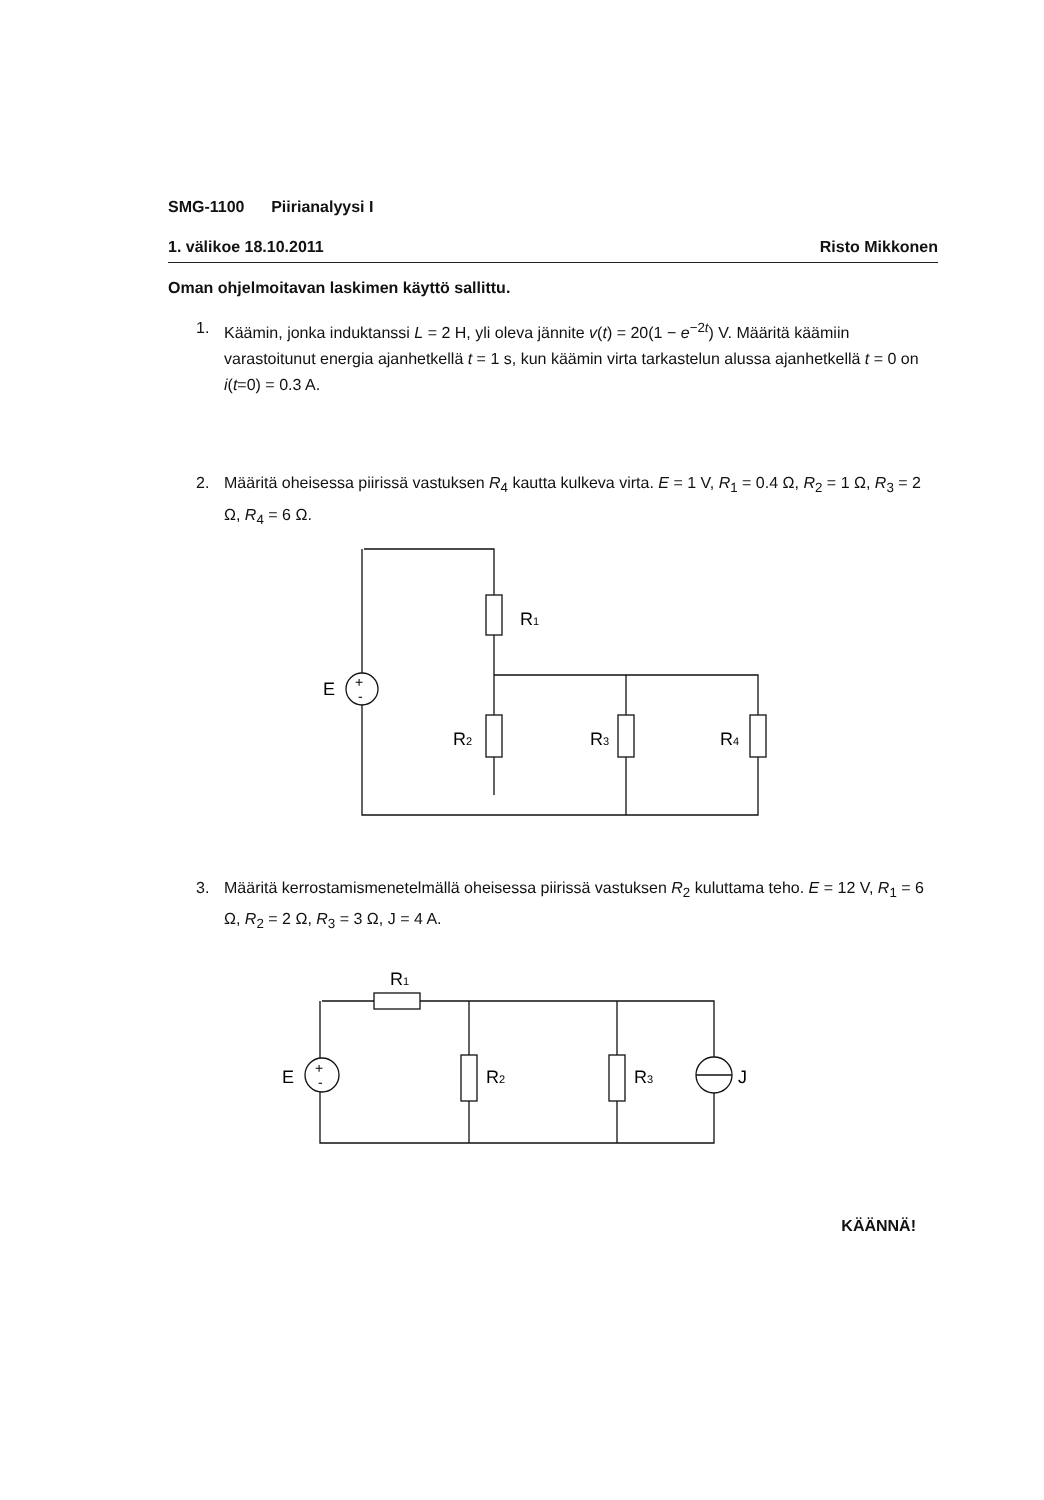SMG-1100 Piirianalyysi I
1. välikoe 18.10.2011 Risto Mikkonen
Oman ohjelmoitavan laskimen käyttö sallittu.
1. Käämin, jonka induktanssi L = 2 H, yli oleva jännite v(t) = 20(1 − e<sup>−2t</sup>) V. Määritä käämiin varastoitunut energia ajanhetkellä t = 1 s, kun käämin virta tarkastelun alussa ajanhetkellä t = 0 on i(t=0) = 0.3 A.
2. Määritä oheisessa piirissä vastuksen R<sub>4</sub> kautta kulkeva virta. E = 1 V, R<sub>1</sub> = 0.4 Ω, R<sub>2</sub> = 1 Ω, R<sub>3</sub> = 2 Ω, R<sub>4</sub> = 6 Ω.
R1
R2
R3
R4
E
+
-
3. Määritä kerrostamismenetelmällä oheisessa piirissä vastuksen R<sub>2</sub> kuluttama teho. E = 12 V, R<sub>1</sub> = 6 Ω, R<sub>2</sub> = 2 Ω, R<sub>3</sub> = 3 Ω, J = 4 A.
R1
R2
R3
E
+
-
J
KÄÄNNÄ!